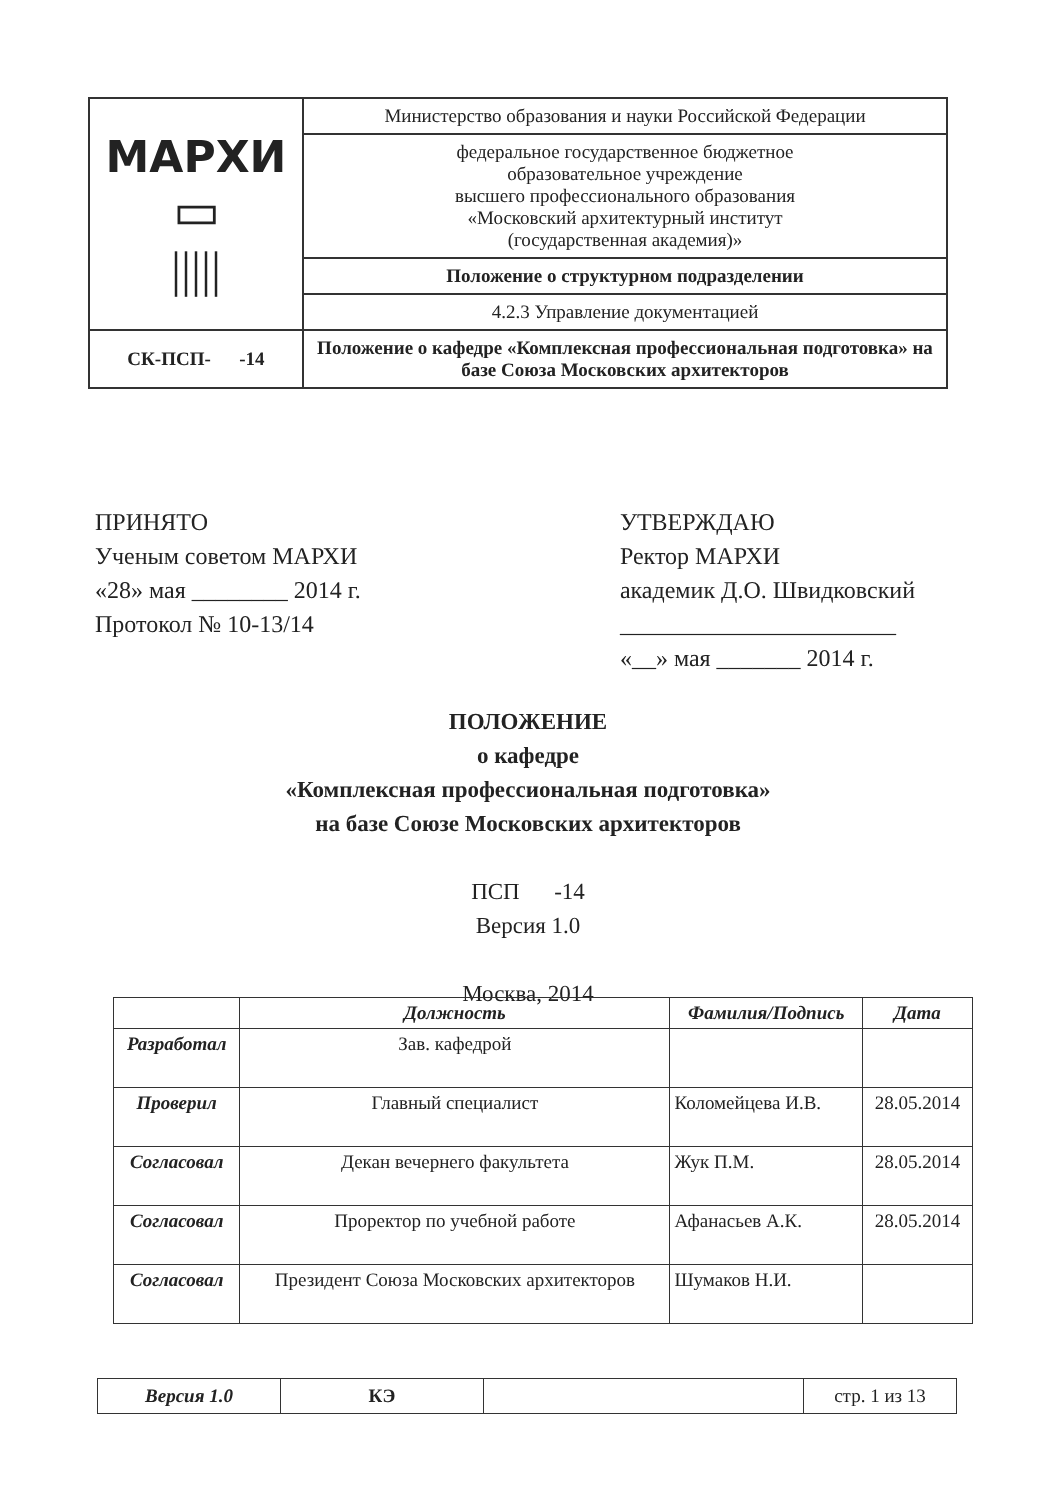| МАРХИ ▭ ///// | Министерство образования и науки Российской Федерации |
| | федеральное государственное бюджетное образовательное учреждение высшего профессионального образования «Московский архитектурный институт (государственная академия)» |
| | Положение о структурном подразделении |
| | 4.2.3 Управление документацией |
| СК-ПСП- -14 | Положение о кафедре «Комплексная профессиональная подготовка» на базе Союза Московских архитекторов |
ПРИНЯТО
Ученым советом МАРХИ
«28» мая ________ 2014 г.
Протокол № 10-13/14
УТВЕРЖДАЮ
Ректор МАРХИ
академик Д.О. Швидковский
_______________________
«__» мая _______ 2014 г.
ПОЛОЖЕНИЕ
о кафедре
«Комплексная профессиональная подготовка»
на базе Союзе Московских архитекторов
ПСП -14
Версия 1.0
Москва, 2014
| | Должность | Фамилия/Подпись | Дата |
| --- | --- | --- | --- |
| Разработал | Зав. кафедрой | | |
| Проверил | Главный специалист | Коломейцева И.В. | 28.05.2014 |
| Согласовал | Декан вечернего факультета | Жук П.М. | 28.05.2014 |
| Согласовал | Проректор по учебной работе | Афанасьев А.К. | 28.05.2014 |
| Согласовал | Президент Союза Московских архитекторов | Шумаков Н.И. | |
| Версия 1.0 | КЭ | | стр. 1 из 13 |